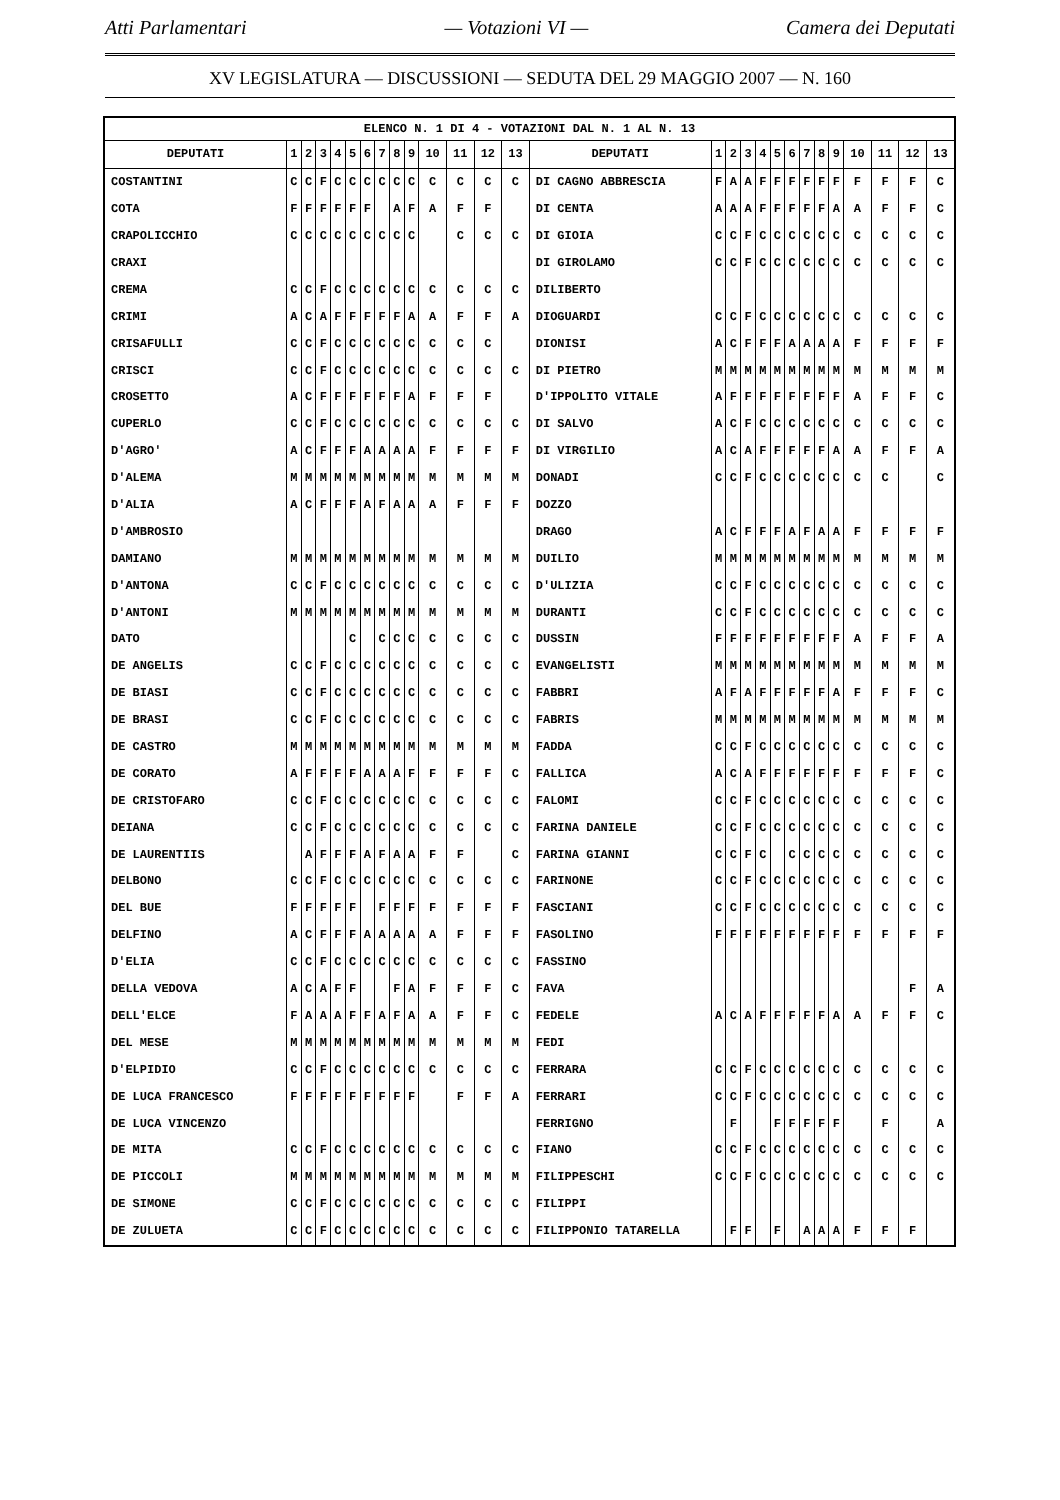Atti Parlamentari — Votazioni VI — Camera dei Deputati
XV LEGISLATURA — DISCUSSIONI — SEDUTA DEL 29 MAGGIO 2007 — N. 160
| ELENCO N. 1 DI 4 - VOTAZIONI DAL N. 1 AL N. 13 | | | | | | | | | | | | | | | | | | | | | | | | | | | |
| DEPUTATI | 1 | 2 | 3 | 4 | 5 | 6 | 7 | 8 | 9 | 10 | 11 | 12 | 13 | DEPUTATI | 1 | 2 | 3 | 4 | 5 | 6 | 7 | 8 | 9 | 10 | 11 | 12 | 13 |
| COSTANTINI | C | C | F | C | C | C | C | C | C | C | C | C | C | DI CAGNO ABBRESCIA | F | A | A | F | F | F | F | F | F | F | F | F | C |
| COTA | F | F | F | F | F | F | | A | F | A | F | F | | DI CENTA | A | A | A | F | F | F | F | F | A | A | F | F | C |
| CRAPOLICCHIO | C | C | C | C | C | C | C | C | C | | C | C | C | DI GIOIA | C | C | F | C | C | C | C | C | C | C | C | C | C |
| CRAXI | | | | | | | | | | | | | | DI GIROLAMO | C | C | F | C | C | C | C | C | C | C | C | C | C |
| CREMA | C | C | F | C | C | C | C | C | C | C | C | C | C | DILIBERTO | | | | | | | | | | | | | |
| CRIMI | A | C | A | F | F | F | F | F | A | A | F | F | A | DIOGUARDI | C | C | F | C | C | C | C | C | C | C | C | C | C |
| CRISAFULLI | C | C | F | C | C | C | C | C | C | C | C | C | | DIONISI | A | C | F | F | F | A | A | A | A | F | F | F | F |
| CRISCI | C | C | F | C | C | C | C | C | C | C | C | C | C | DI PIETRO | M | M | M | M | M | M | M | M | M | M | M | M | M |
| CROSETTO | A | C | F | F | F | F | F | F | A | F | F | F | | D'IPPOLITO VITALE | A | F | F | F | F | F | F | F | F | A | F | F | C |
| CUPERLO | C | C | F | C | C | C | C | C | C | C | C | C | C | DI SALVO | A | C | F | C | C | C | C | C | C | C | C | C | C |
| D'AGRO' | A | C | F | F | F | A | A | A | A | F | F | F | F | DI VIRGILIO | A | C | A | F | F | F | F | F | A | A | F | F | A |
| D'ALEMA | M | M | M | M | M | M | M | M | M | M | M | M | M | DONADI | C | C | F | C | C | C | C | C | C | C | C | | C |
| D'ALIA | A | C | F | F | F | A | F | A | A | A | F | F | F | DOZZO | | | | | | | | | | | | | |
| D'AMBROSIO | | | | | | | | | | | | | | DRAGO | A | C | F | F | F | A | F | A | A | F | F | F | F |
| DAMIANO | M | M | M | M | M | M | M | M | M | M | M | M | M | DUILIO | M | M | M | M | M | M | M | M | M | M | M | M | M |
| D'ANTONA | C | C | F | C | C | C | C | C | C | C | C | C | C | D'ULIZIA | C | C | F | C | C | C | C | C | C | C | C | C | C |
| D'ANTONI | M | M | M | M | M | M | M | M | M | M | M | M | M | DURANTI | C | C | F | C | C | C | C | C | C | C | C | C | C |
| DATO | | | | | C | | C | C | C | C | C | C | C | DUSSIN | F | F | F | F | F | F | F | F | F | A | F | F | A |
| DE ANGELIS | C | C | F | C | C | C | C | C | C | C | C | C | C | EVANGELISTI | M | M | M | M | M | M | M | M | M | M | M | M | M |
| DE BIASI | C | C | F | C | C | C | C | C | C | C | C | C | C | FABBRI | A | F | A | F | F | F | F | F | A | F | F | F | C |
| DE BRASI | C | C | F | C | C | C | C | C | C | C | C | C | C | FABRIS | M | M | M | M | M | M | M | M | M | M | M | M | M |
| DE CASTRO | M | M | M | M | M | M | M | M | M | M | M | M | M | FADDA | C | C | F | C | C | C | C | C | C | C | C | C | C |
| DE CORATO | A | F | F | F | F | A | A | A | F | F | F | F | C | FALLICA | A | C | A | F | F | F | F | F | F | F | F | F | C |
| DE CRISTOFARO | C | C | F | C | C | C | C | C | C | C | C | C | C | FALOMI | C | C | F | C | C | C | C | C | C | C | C | C | C |
| DEIANA | C | C | F | C | C | C | C | C | C | C | C | C | C | FARINA DANIELE | C | C | F | C | C | C | C | C | C | C | C | C | C |
| DE LAURENTIIS | | A | F | F | F | A | F | A | A | F | F | | C | FARINA GIANNI | C | C | F | C | | C | C | C | C | C | C | C | C |
| DELBONO | C | C | F | C | C | C | C | C | C | C | C | C | C | FARINONE | C | C | F | C | C | C | C | C | C | C | C | C | C |
| DEL BUE | F | F | F | F | F | | F | F | F | F | F | F | F | FASCIANI | C | C | F | C | C | C | C | C | C | C | C | C | C |
| DELFINO | A | C | F | F | F | A | A | A | A | A | F | F | F | FASOLINO | F | F | F | F | F | F | F | F | F | F | F | F | F |
| D'ELIA | C | C | F | C | C | C | C | C | C | C | C | C | C | FASSINO | | | | | | | | | | | | | |
| DELLA VEDOVA | A | C | A | F | F | | | F | A | F | F | F | C | FAVA | | | | | | | | | | | | F | A |
| DELL'ELCE | F | A | A | A | F | F | A | F | A | A | F | F | C | FEDELE | A | C | A | F | F | F | F | F | A | A | F | F | C |
| DEL MESE | M | M | M | M | M | M | M | M | M | M | M | M | M | FEDI | | | | | | | | | | | | | |
| D'ELPIDIO | C | C | F | C | C | C | C | C | C | C | C | C | C | FERRARA | C | C | F | C | C | C | C | C | C | C | C | C | C |
| DE LUCA FRANCESCO | F | F | F | F | F | F | F | F | F | | F | F | A | FERRARI | C | C | F | C | C | C | C | C | C | C | C | C | C |
| DE LUCA VINCENZO | | | | | | | | | | | | | | FERRIGNO | | F | | | F | F | F | F | F | | F | | A |
| DE MITA | C | C | F | C | C | C | C | C | C | C | C | C | C | FIANO | C | C | F | C | C | C | C | C | C | C | C | C | C |
| DE PICCOLI | M | M | M | M | M | M | M | M | M | M | M | M | M | FILIPPESCHI | C | C | F | C | C | C | C | C | C | C | C | C | C |
| DE SIMONE | C | C | F | C | C | C | C | C | C | C | C | C | C | FILIPPI | | | | | | | | | | | | | |
| DE ZULUETA | C | C | F | C | C | C | C | C | C | C | C | C | C | FILIPPONIO TATARELLA | | F | F | | F | | A | A | A | F | F | F | |